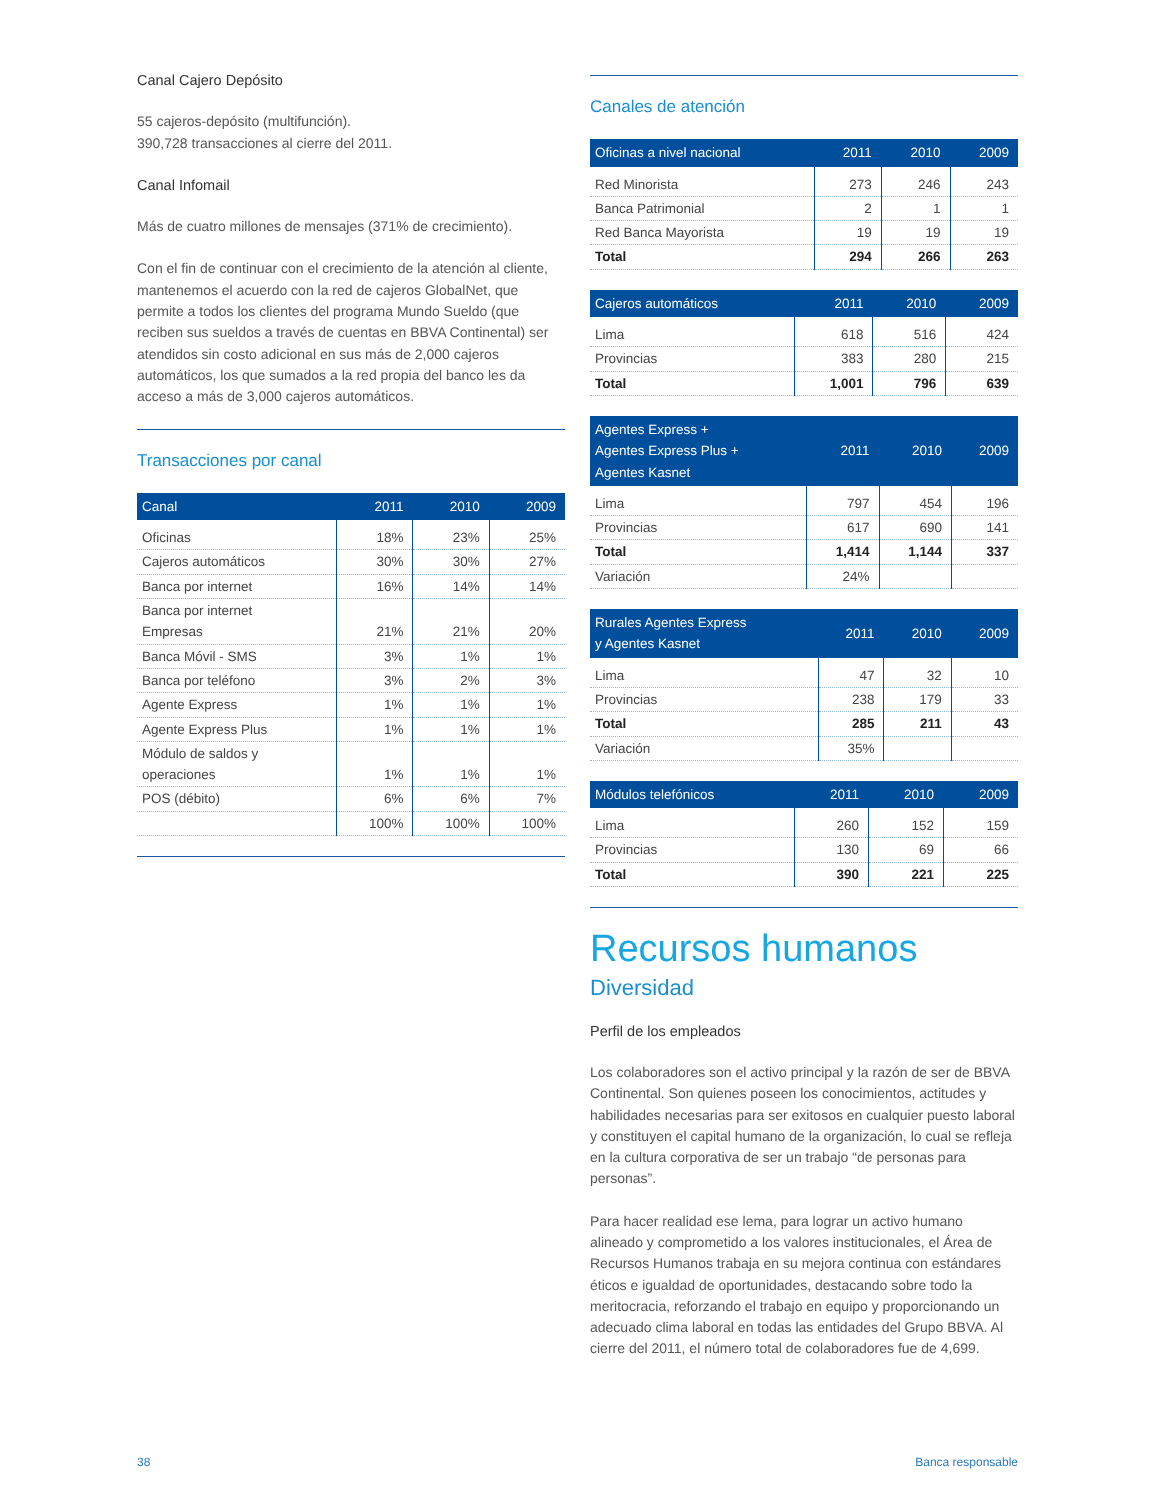Canal Cajero Depósito
55 cajeros-depósito (multifunción).
390,728 transacciones al cierre del 2011.
Canal Infomail
Más de cuatro millones de mensajes (371% de crecimiento).
Con el fin de continuar con el crecimiento de la atención al cliente, mantenemos el acuerdo con la red de cajeros GlobalNet, que permite a todos los clientes del programa Mundo Sueldo (que reciben sus sueldos a través de cuentas en BBVA Continental) ser atendidos sin costo adicional en sus más de 2,000 cajeros automáticos, los que sumados a la red propia del banco les da acceso a más de 3,000 cajeros automáticos.
Transacciones por canal
| Canal | 2011 | 2010 | 2009 |
| --- | --- | --- | --- |
| Oficinas | 18% | 23% | 25% |
| Cajeros automáticos | 30% | 30% | 27% |
| Banca por internet | 16% | 14% | 14% |
| Banca por internet Empresas | 21% | 21% | 20% |
| Banca Móvil - SMS | 3% | 1% | 1% |
| Banca por teléfono | 3% | 2% | 3% |
| Agente Express | 1% | 1% | 1% |
| Agente Express Plus | 1% | 1% | 1% |
| Módulo de saldos y operaciones | 1% | 1% | 1% |
| POS (débito) | 6% | 6% | 7% |
| | 100% | 100% | 100% |
Canales de atención
| Oficinas a nivel nacional | 2011 | 2010 | 2009 |
| --- | --- | --- | --- |
| Red Minorista | 273 | 246 | 243 |
| Banca Patrimonial | 2 | 1 | 1 |
| Red Banca Mayorista | 19 | 19 | 19 |
| Total | 294 | 266 | 263 |
| Cajeros automáticos | 2011 | 2010 | 2009 |
| --- | --- | --- | --- |
| Lima | 618 | 516 | 424 |
| Provincias | 383 | 280 | 215 |
| Total | 1,001 | 796 | 639 |
| Agentes Express + Agentes Express Plus + Agentes Kasnet | 2011 | 2010 | 2009 |
| --- | --- | --- | --- |
| Lima | 797 | 454 | 196 |
| Provincias | 617 | 690 | 141 |
| Total | 1,414 | 1,144 | 337 |
| Variación | 24% | | |
| Rurales Agentes Express y Agentes Kasnet | 2011 | 2010 | 2009 |
| --- | --- | --- | --- |
| Lima | 47 | 32 | 10 |
| Provincias | 238 | 179 | 33 |
| Total | 285 | 211 | 43 |
| Variación | 35% | | |
| Módulos telefónicos | 2011 | 2010 | 2009 |
| --- | --- | --- | --- |
| Lima | 260 | 152 | 159 |
| Provincias | 130 | 69 | 66 |
| Total | 390 | 221 | 225 |
Recursos humanos
Diversidad
Perfil de los empleados
Los colaboradores son el activo principal y la razón de ser de BBVA Continental. Son quienes poseen los conocimientos, actitudes y habilidades necesarias para ser exitosos en cualquier puesto laboral y constituyen el capital humano de la organización, lo cual se refleja en la cultura corporativa de ser un trabajo “de personas para personas”.
Para hacer realidad ese lema, para lograr un activo humano alineado y comprometido a los valores institucionales, el Área de Recursos Humanos trabaja en su mejora continua con estándares éticos e igualdad de oportunidades, destacando sobre todo la meritocracia, reforzando el trabajo en equipo y proporcionando un adecuado clima laboral en todas las entidades del Grupo BBVA. Al cierre del 2011, el número total de colaboradores fue de 4,699.
38 Banca responsable